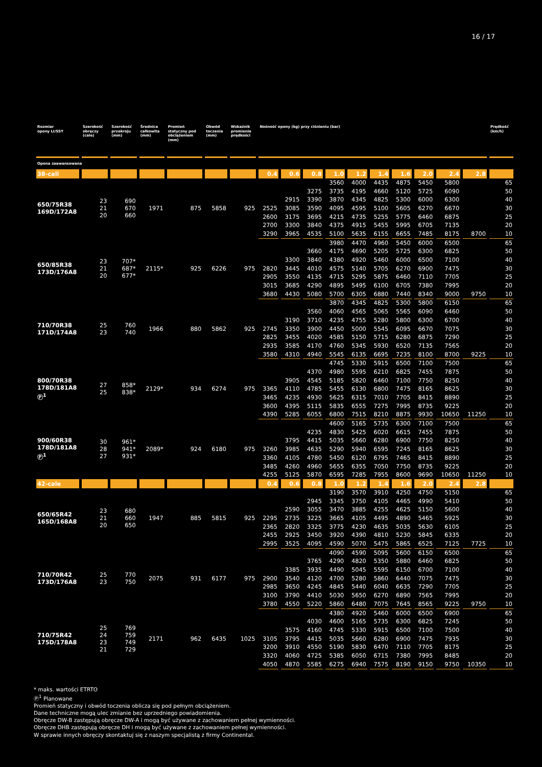16 / 17
| Rozmiar opony LI/SSY | Szerokość obręczy (cale) | Szerokość przekroju (mm) | Średnica całkowita (mm) | Promień statyczny pod obciążeniem (mm) | Obwód toczenia (mm) | Wskaźnik promienia prędkości | Nośność opony (kg) przy ciśnieniu (bar) | | | | | | | | | | Prędkość (km/h) |
| --- | --- | --- | --- | --- | --- | --- | --- | --- | --- | --- | --- | --- | --- | --- | --- | --- | --- |
| Opona zaawansowana | | | | | | | | | | | | | | | | | |
| 38-cali | | | | | | | 0.4 | 0.6 | 0.8 | 1.0 | 1.2 | 1.4 | 1.6 | 2.0 | 2.4 | 2.8 | |
| 650/75R38 169D/172A8 | 23 21 20 | 690 670 660 | 1971 | 875 | 5858 | 925 | | | | 3560 | 4000 | 4435 | 4875 | 5450 | 5800 | | 65 |
| | | | | | | | | | 3275 | 3735 | 4195 | 4660 | 5120 | 5725 | 6090 | | 50 |
| | | | | | | | | 2915 | 3390 | 3870 | 4345 | 4825 | 5300 | 6000 | 6300 | | 40 |
| | | | | | | | 2525 | 3085 | 3590 | 4095 | 4595 | 5100 | 5605 | 6270 | 6670 | | 30 |
| | | | | | | | 2600 | 3175 | 3695 | 4215 | 4735 | 5255 | 5775 | 6460 | 6875 | | 25 |
| | | | | | | | 2700 | 3300 | 3840 | 4375 | 4915 | 5455 | 5995 | 6705 | 7135 | | 20 |
| | | | | | | | 3290 | 3965 | 4535 | 5100 | 5635 | 6155 | 6655 | 7485 | 8175 | 8700 | 10 |
| 650/85R38 173D/176A8 | 23 21 20 | 707* 687* 677* | 2115* | 925 | 6226 | 975 | | | | 3980 | 4470 | 4960 | 5450 | 6000 | 6500 | | 65 |
| | | | | | | | | | 3660 | 4175 | 4690 | 5205 | 5725 | 6300 | 6825 | | 50 |
| | | | | | | | | 3300 | 3840 | 4380 | 4920 | 5460 | 6000 | 6500 | 7100 | | 40 |
| | | | | | | | 2820 | 3445 | 4010 | 4575 | 5140 | 5705 | 6270 | 6900 | 7475 | | 30 |
| | | | | | | | 2905 | 3550 | 4135 | 4715 | 5295 | 5875 | 6460 | 7110 | 7705 | | 25 |
| | | | | | | | 3015 | 3685 | 4290 | 4895 | 5495 | 6100 | 6705 | 7380 | 7995 | | 20 |
| | | | | | | | 3680 | 4430 | 5080 | 5700 | 6305 | 6880 | 7440 | 8340 | 9000 | 9750 | 10 |
| 710/70R38 171D/174A8 | 25 23 | 760 740 | 1966 | 880 | 5862 | 925 | | | | 3870 | 4345 | 4825 | 5300 | 5800 | 6150 | | 65 |
| | | | | | | | | | 3560 | 4060 | 4565 | 5065 | 5565 | 6090 | 6460 | | 50 |
| | | | | | | | | 3190 | 3710 | 4235 | 4755 | 5280 | 5800 | 6300 | 6700 | | 40 |
| | | | | | | | 2745 | 3350 | 3900 | 4450 | 5000 | 5545 | 6095 | 6670 | 7075 | | 30 |
| | | | | | | | 2825 | 3455 | 4020 | 4585 | 5150 | 5715 | 6280 | 6875 | 7290 | | 25 |
| | | | | | | | 2935 | 3585 | 4170 | 4760 | 5345 | 5930 | 6520 | 7135 | 7565 | | 20 |
| | | | | | | | 3580 | 4310 | 4940 | 5545 | 6135 | 6695 | 7235 | 8100 | 8700 | 9225 | 10 |
| 800/70R38 178D/181A8 Ⓟ<sup>1</sup> | 27 25 | 858* 838* | 2129* | 934 | 6274 | 975 | | | | 4745 | 5330 | 5915 | 6500 | 7100 | 7500 | | 65 |
| | | | | | | | | | 4370 | 4980 | 5595 | 6210 | 6825 | 7455 | 7875 | | 50 |
| | | | | | | | | 3905 | 4545 | 5185 | 5820 | 6460 | 7100 | 7750 | 8250 | | 40 |
| | | | | | | | 3365 | 4110 | 4785 | 5455 | 6130 | 6800 | 7475 | 8165 | 8625 | | 30 |
| | | | | | | | 3465 | 4235 | 4930 | 5625 | 6315 | 7010 | 7705 | 8415 | 8890 | | 25 |
| | | | | | | | 3600 | 4395 | 5115 | 5835 | 6555 | 7275 | 7995 | 8735 | 9225 | | 20 |
| | | | | | | | 4390 | 5285 | 6055 | 6800 | 7515 | 8210 | 8875 | 9930 | 10650 | 11250 | 10 |
| 900/60R38 178D/181A8 Ⓟ<sup>1</sup> | 30 28 27 | 961* 941* 931* | 2089* | 924 | 6180 | 975 | | | | 4600 | 5165 | 5735 | 6300 | 7100 | 7500 | | 65 |
| | | | | | | | | | 4235 | 4830 | 5425 | 6020 | 6615 | 7455 | 7875 | | 50 |
| | | | | | | | | 3795 | 4415 | 5035 | 5660 | 6280 | 6900 | 7750 | 8250 | | 40 |
| | | | | | | | 3260 | 3985 | 4635 | 5290 | 5940 | 6595 | 7245 | 8165 | 8625 | | 30 |
| | | | | | | | 3360 | 4105 | 4780 | 5450 | 6120 | 6795 | 7465 | 8415 | 8890 | | 25 |
| | | | | | | | 3485 | 4260 | 4960 | 5655 | 6355 | 7050 | 7750 | 8735 | 9225 | | 20 |
| | | | | | | | 4255 | 5125 | 5870 | 6595 | 7285 | 7955 | 8600 | 9690 | 10650 | 11250 | 10 |
| 42-cale | | | | | | | 0.4 | 0.6 | 0.8 | 1.0 | 1.2 | 1.4 | 1.6 | 2.0 | 2.4 | 2.8 | |
| 650/65R42 165D/168A8 | 23 21 20 | 680 660 650 | 1947 | 885 | 5815 | 925 | | | | 3190 | 3570 | 3910 | 4250 | 4750 | 5150 | | 65 |
| | | | | | | | | | 2945 | 3345 | 3750 | 4105 | 4465 | 4990 | 5410 | | 50 |
| | | | | | | | | 2590 | 3055 | 3470 | 3885 | 4255 | 4625 | 5150 | 5600 | | 40 |
| | | | | | | | 2295 | 2735 | 3225 | 3665 | 4105 | 4495 | 4890 | 5465 | 5925 | | 30 |
| | | | | | | | 2365 | 2820 | 3325 | 3775 | 4230 | 4635 | 5035 | 5630 | 6105 | | 25 |
| | | | | | | | 2455 | 2925 | 3450 | 3920 | 4390 | 4810 | 5230 | 5845 | 6335 | | 20 |
| | | | | | | | 2995 | 3525 | 4095 | 4590 | 5070 | 5475 | 5865 | 6525 | 7125 | 7725 | 10 |
| 710/70R42 173D/176A8 | 25 23 | 770 750 | 2075 | 931 | 6177 | 975 | | | | 4090 | 4590 | 5095 | 5600 | 6150 | 6500 | | 65 |
| | | | | | | | | | 3765 | 4290 | 4820 | 5350 | 5880 | 6460 | 6825 | | 50 |
| | | | | | | | | 3385 | 3935 | 4490 | 5045 | 5595 | 6150 | 6700 | 7100 | | 40 |
| | | | | | | | 2900 | 3540 | 4120 | 4700 | 5280 | 5860 | 6440 | 7075 | 7475 | | 30 |
| | | | | | | | 2985 | 3650 | 4245 | 4845 | 5440 | 6040 | 6635 | 7290 | 7705 | | 25 |
| | | | | | | | 3100 | 3790 | 4410 | 5030 | 5650 | 6270 | 6890 | 7565 | 7995 | | 20 |
| | | | | | | | 3780 | 4550 | 5220 | 5860 | 6480 | 7075 | 7645 | 8565 | 9225 | 9750 | 10 |
| 710/75R42 175D/178A8 | 25 24 23 21 | 769 759 749 729 | 2171 | 962 | 6435 | 1025 | | | | 4380 | 4920 | 5460 | 6000 | 6500 | 6900 | | 65 |
| | | | | | | | | | 4030 | 4600 | 5165 | 5735 | 6300 | 6825 | 7245 | | 50 |
| | | | | | | | | 3575 | 4160 | 4745 | 5330 | 5915 | 6500 | 7100 | 7500 | | 40 |
| | | | | | | | 3105 | 3795 | 4415 | 5035 | 5660 | 6280 | 6900 | 7475 | 7935 | | 30 |
| | | | | | | | 3200 | 3910 | 4550 | 5190 | 5830 | 6470 | 7110 | 7705 | 8175 | | 25 |
| | | | | | | | 3320 | 4060 | 4725 | 5385 | 6050 | 6715 | 7380 | 7995 | 8485 | | 20 |
| | | | | | | | 4050 | 4870 | 5585 | 6275 | 6940 | 7575 | 8190 | 9150 | 9750 | 10350 | 10 |
* maks. wartości ETRTO
Ⓟ<sup>1</sup> Planowane
Promień statyczny i obwód toczenia oblicza się pod pełnym obciążeniem.
Dane techniczne mogą ulec zmianie bez uprzedniego powiadomienia.
Obręcze DW-B zastępują obręcze DW-A i mogą być używane z zachowaniem pełnej wymienności.
Obręcze DHB zastępują obręcze DH i mogą być używane z zachowaniem pełnej wymienności.
W sprawie innych obręczy skontaktuj się z naszym specjalistą z firmy Continental.